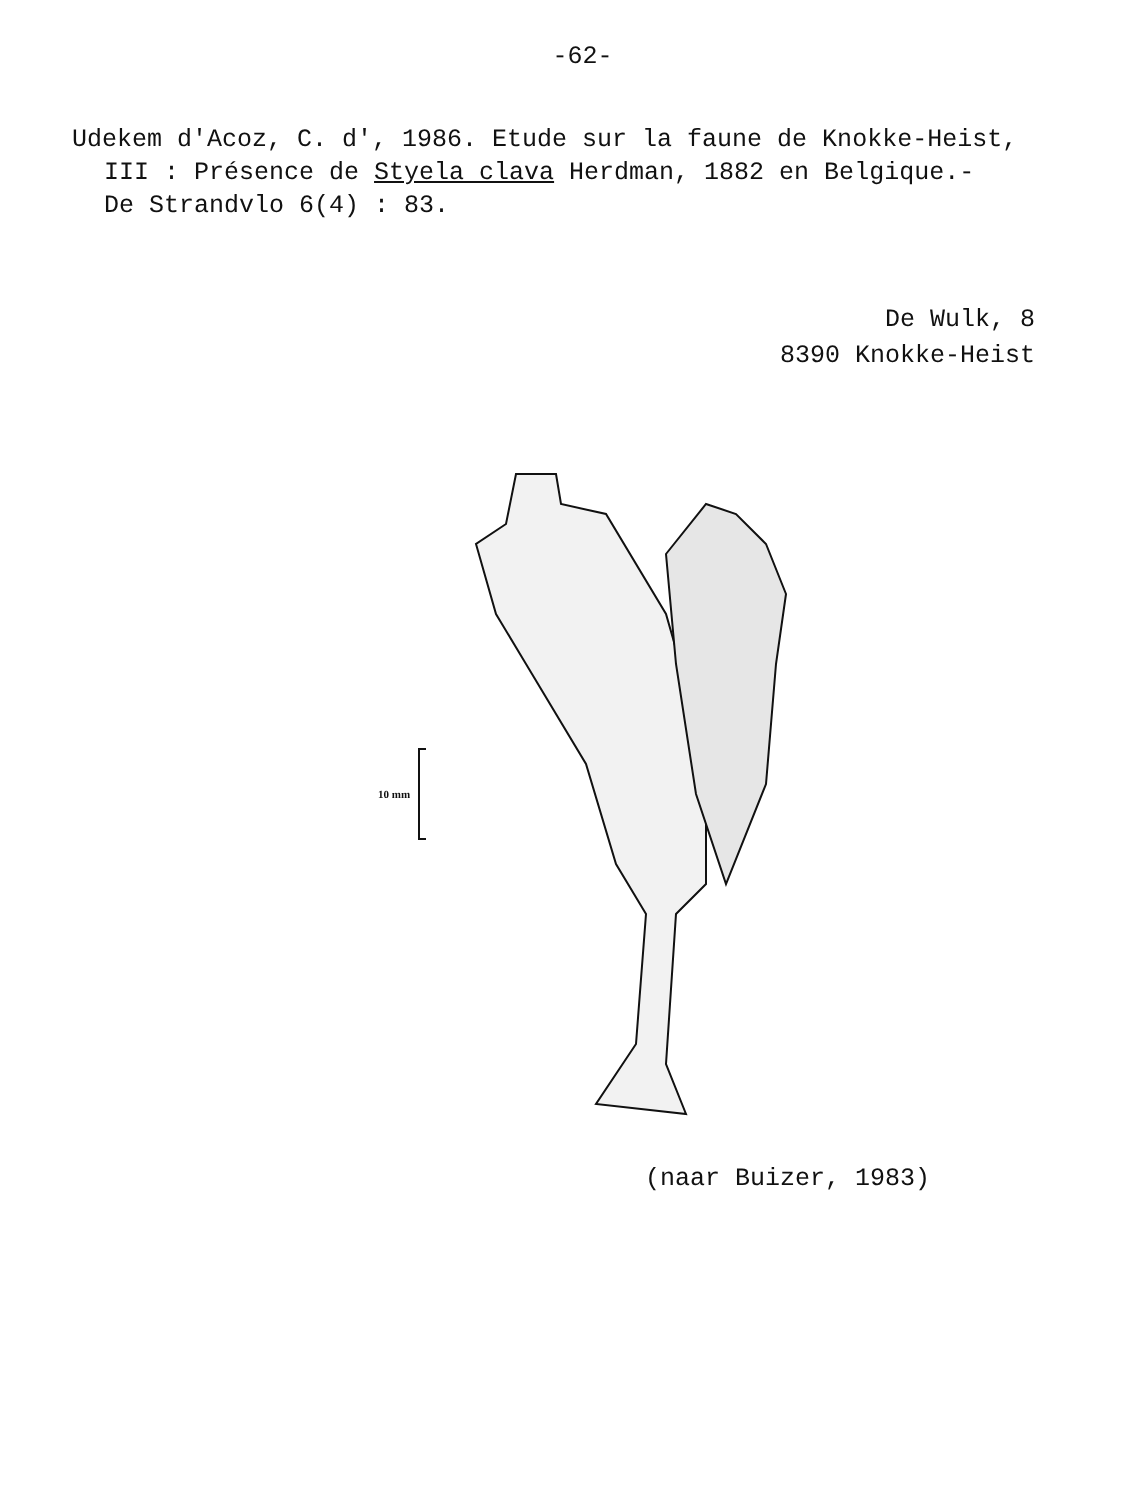-62-
Udekem d'Acoz, C. d', 1986. Etude sur la faune de Knokke-Heist,
III : Présence de Styela clava Herdman, 1882 en Belgique.-
De Strandvlo 6(4) : 83.
De Wulk, 8
8390 Knokke-Heist
10 mm
(naar Buizer, 1983)